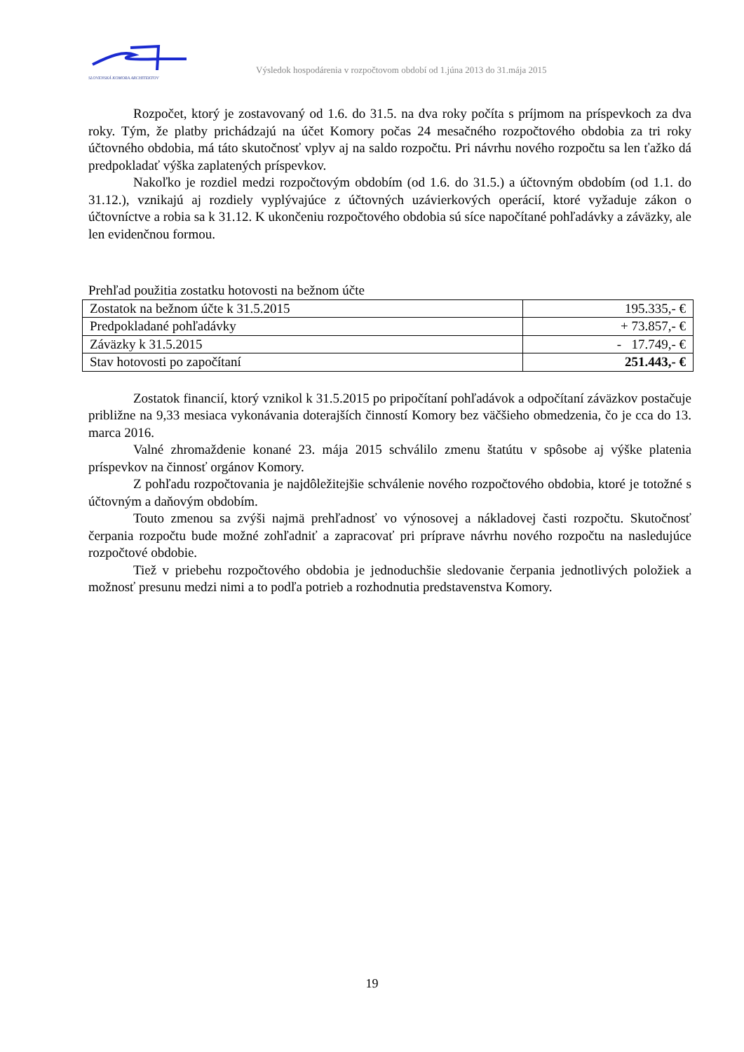SLOVENSKÁ KOMORA ARCHITEKTOV
Výsledok hospodárenia v rozpočtovom období od 1.júna 2013 do 31.mája 2015
Rozpočet, ktorý je zostavovaný od 1.6. do 31.5. na dva roky počíta s príjmom na príspevkoch za dva roky. Tým, že platby prichádzajú na účet Komory počas 24 mesačného rozpočtového obdobia za tri roky účtovného obdobia, má táto skutočnosť vplyv aj na saldo rozpočtu. Pri návrhu nového rozpočtu sa len ťažko dá predpokladať výška zaplatených príspevkov.
Nakoľko je rozdiel medzi rozpočtovým obdobím (od 1.6. do 31.5.) a účtovným obdobím (od 1.1. do 31.12.), vznikajú aj rozdiely vyplývajúce z účtovných uzávierkových operácií, ktoré vyžaduje zákon o účtovníctve a robia sa k 31.12. K ukončeniu rozpočtového obdobia sú síce napočítané pohľadávky a záväzky, ale len evidenčnou formou.
Prehľad použitia zostatku hotovosti na bežnom účte
| Zostatok na bežnom účte k 31.5.2015 | 195.335,- € |
| Predpokladané pohľadávky | + 73.857,- € |
| Záväzky k 31.5.2015 | - 17.749,- € |
| Stav hotovosti po započítaní | 251.443,- € |
Zostatok financií, ktorý vznikol k 31.5.2015 po pripočítaní pohľadávok a odpočítaní záväzkov postačuje približne na 9,33 mesiaca vykonávania doterajších činností Komory bez väčšieho obmedzenia, čo je cca do 13. marca 2016.
Valné zhromaždenie konané 23. mája 2015 schválilo zmenu štatútu v spôsobe aj výške platenia príspevkov na činnosť orgánov Komory.
Z pohľadu rozpočtovania je najdôležitejšie schválenie nového rozpočtového obdobia, ktoré je totožné s účtovným a daňovým obdobím.
Touto zmenou sa zvýši najmä prehľadnosť vo výnosovej a nákladovej časti rozpočtu. Skutočnosť čerpania rozpočtu bude možné zohľadniť a zapracovať pri príprave návrhu nového rozpočtu na nasledujúce rozpočtové obdobie.
Tiež v priebehu rozpočtového obdobia je jednoduchšie sledovanie čerpania jednotlivých položiek a možnosť presunu medzi nimi a to podľa potrieb a rozhodnutia predstavenstva Komory.
19